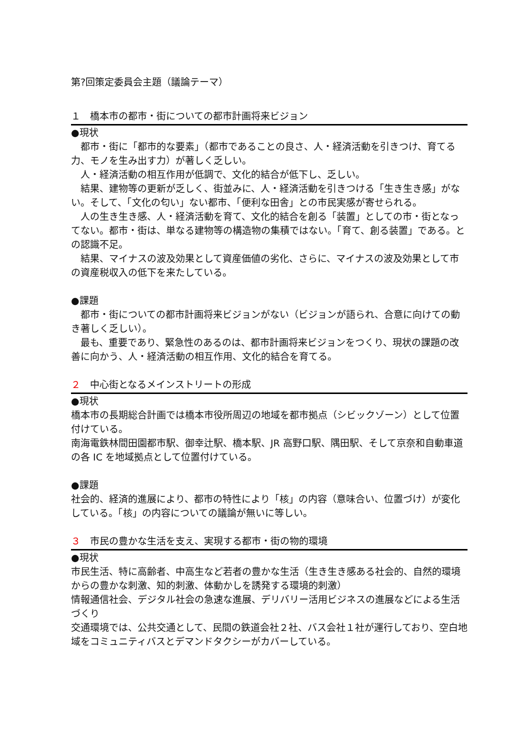第?回策定委員会主題（議論テーマ）
１　橋本市の都市・街についての都市計画将来ビジョン
●現状
都市・街に「都市的な要素」（都市であることの良さ、人・経済活動を引きつけ、育てる力、モノを生み出す力）が著しく乏しい。
人・経済活動の相互作用が低調で、文化的結合が低下し、乏しい。
結果、建物等の更新が乏しく、街並みに、人・経済活動を引きつける「生き生き感」がない。そして、「文化の匂い」ない都市、「便利な田舎」との市民実感が寄せられる。
人の生き生き感、人・経済活動を育て、文化的結合を創る「装置」としての市・街となってない。都市・街は、単なる建物等の構造物の集積ではない。「育て、創る装置」である。との認識不足。
結果、マイナスの波及効果として資産価値の劣化、さらに、マイナスの波及効果として市の資産税収入の低下を来たしている。
●課題
都市・街についての都市計画将来ビジョンがない（ビジョンが語られ、合意に向けての動き著しく乏しい）。
最も、重要であり、緊急性のあるのは、都市計画将来ビジョンをつくり、現状の課題の改善に向かう、人・経済活動の相互作用、文化的結合を育てる。
２　中心街となるメインストリートの形成
●現状
橋本市の長期総合計画では橋本市役所周辺の地域を都市拠点（シビックゾーン）として位置付けている。
南海電鉄林間田園都市駅、御幸辻駅、橋本駅、JR 高野口駅、隅田駅、そして京奈和自動車道の各 IC を地域拠点として位置付けている。
●課題
社会的、経済的進展により、都市の特性により「核」の内容（意味合い、位置づけ）が変化している。「核」の内容についての議論が無いに等しい。
３　市民の豊かな生活を支え、実現する都市・街の物的環境
●現状
市民生活、特に高齢者、中高生など若者の豊かな生活（生き生き感ある社会的、自然的環境からの豊かな刺激、知的刺激、体動かしを誘発する環境的刺激）
情報通信社会、デジタル社会の急速な進展、デリバリー活用ビジネスの進展などによる生活づくり
交通環境では、公共交通として、民間の鉄道会社２社、バス会社１社が運行しており、空白地域をコミュニティバスとデマンドタクシーがカバーしている。